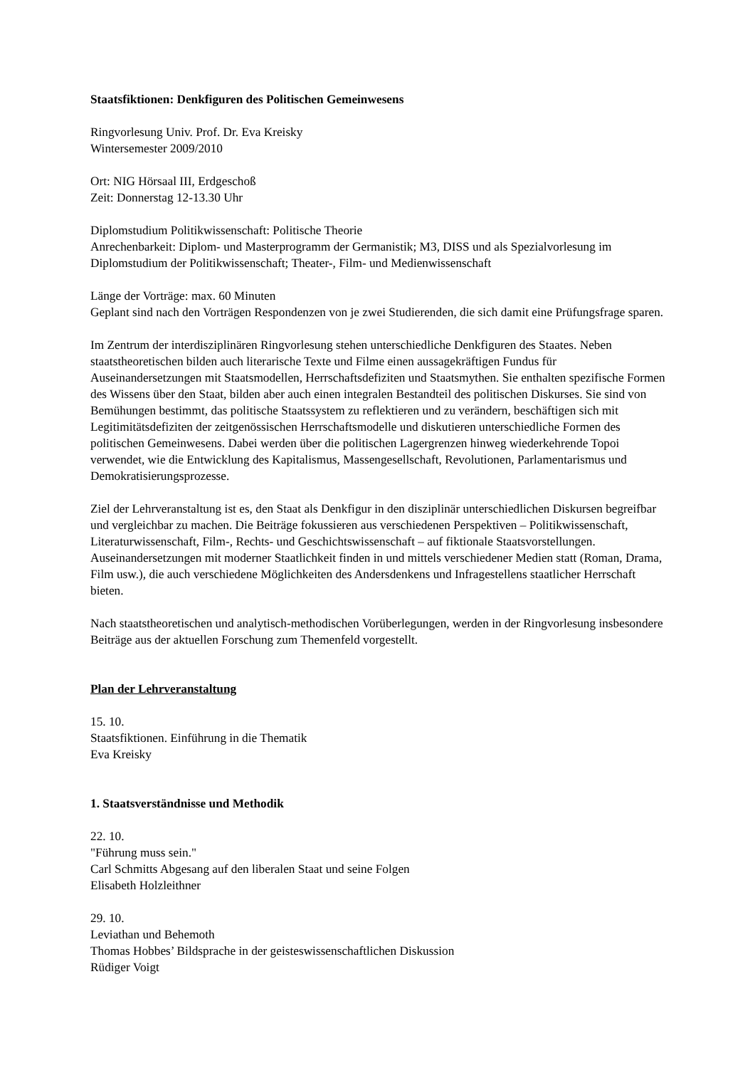Staatsfiktionen: Denkfiguren des Politischen Gemeinwesens
Ringvorlesung Univ. Prof. Dr. Eva Kreisky
Wintersemester 2009/2010
Ort: NIG Hörsaal III, Erdgeschoß
Zeit: Donnerstag 12-13.30 Uhr
Diplomstudium Politikwissenschaft: Politische Theorie
Anrechenbarkeit: Diplom- und Masterprogramm der Germanistik; M3, DISS und als Spezialvorlesung im Diplomstudium der Politikwissenschaft; Theater-, Film- und Medienwissenschaft
Länge der Vorträge: max. 60 Minuten
Geplant sind nach den Vorträgen Respondenzen von je zwei Studierenden, die sich damit eine Prüfungsfrage sparen.
Im Zentrum der interdisziplinären Ringvorlesung stehen unterschiedliche Denkfiguren des Staates. Neben staatstheoretischen bilden auch literarische Texte und Filme einen aussagekräftigen Fundus für Auseinandersetzungen mit Staatsmodellen, Herrschaftsdefiziten und Staatsmythen. Sie enthalten spezifische Formen des Wissens über den Staat, bilden aber auch einen integralen Bestandteil des politischen Diskurses. Sie sind von Bemühungen bestimmt, das politische Staatssystem zu reflektieren und zu verändern, beschäftigen sich mit Legitimitätsdefiziten der zeitgenössischen Herrschaftsmodelle und diskutieren unterschiedliche Formen des politischen Gemeinwesens. Dabei werden über die politischen Lagergrenzen hinweg wiederkehrende Topoi verwendet, wie die Entwicklung des Kapitalismus, Massengesellschaft, Revolutionen, Parlamentarismus und Demokratisierungsprozesse.
Ziel der Lehrveranstaltung ist es, den Staat als Denkfigur in den disziplinär unterschiedlichen Diskursen begreifbar und vergleichbar zu machen. Die Beiträge fokussieren aus verschiedenen Perspektiven – Politikwissenschaft, Literaturwissenschaft, Film-, Rechts- und Geschichtswissenschaft – auf fiktionale Staatsvorstellungen. Auseinandersetzungen mit moderner Staatlichkeit finden in und mittels verschiedener Medien statt (Roman, Drama, Film usw.), die auch verschiedene Möglichkeiten des Andersdenkens und Infragestellens staatlicher Herrschaft bieten.
Nach staatstheoretischen und analytisch-methodischen Vorüberlegungen, werden in der Ringvorlesung insbesondere Beiträge aus der aktuellen Forschung zum Themenfeld vorgestellt.
Plan der Lehrveranstaltung
15. 10.
Staatsfiktionen. Einführung in die Thematik
Eva Kreisky
1. Staatsverständnisse und Methodik
22. 10.
"Führung muss sein."
Carl Schmitts Abgesang auf den liberalen Staat und seine Folgen
Elisabeth Holzleithner
29. 10.
Leviathan und Behemoth
Thomas Hobbes’ Bildsprache in der geisteswissenschaftlichen Diskussion
Rüdiger Voigt